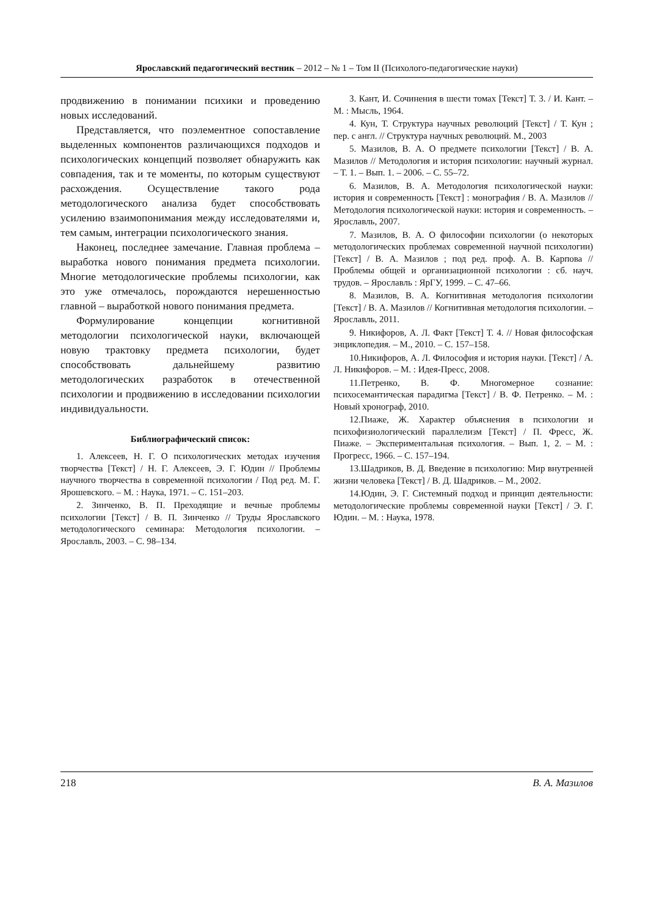Ярославский педагогический вестник – 2012 – № 1 – Том II (Психолого-педагогические науки)
продвижению в понимании психики и проведению новых исследований.
Представляется, что поэлементное сопоставление выделенных компонентов различающихся подходов и психологических концепций позволяет обнаружить как совпадения, так и те моменты, по которым существуют расхождения. Осуществление такого рода методологического анализа будет способствовать усилению взаимопонимания между исследователями и, тем самым, интеграции психологического знания.
Наконец, последнее замечание. Главная проблема – выработка нового понимания предмета психологии. Многие методологические проблемы психологии, как это уже отмечалось, порождаются нерешенностью главной – выработкой нового понимания предмета.
Формулирование концепции когнитивной методологии психологической науки, включающей новую трактовку предмета психологии, будет способствовать дальнейшему развитию методологических разработок в отечественной психологии и продвижению в исследовании психологии индивидуальности.
Библиографический список:
1. Алексеев, Н. Г. О психологических методах изучения творчества [Текст] / Н. Г. Алексеев, Э. Г. Юдин // Проблемы научного творчества в современной психологии / Под ред. М. Г. Ярошевского. – М. : Наука, 1971. – С. 151–203.
2. Зинченко, В. П. Преходящие и вечные проблемы психологии [Текст] / В. П. Зинченко // Труды Ярославского методологического семинара: Методология психологии. – Ярославль, 2003. – С. 98–134.
3. Кант, И. Сочинения в шести томах [Текст] Т. 3. / И. Кант. – М. : Мысль, 1964.
4. Кун, Т. Структура научных революций [Текст] / Т. Кун ; пер. с англ. // Структура научных революций. М., 2003
5. Мазилов, В. А. О предмете психологии [Текст] / В. А. Мазилов // Методология и история психологии: научный журнал. – Т. 1. – Вып. 1. – 2006. – С. 55–72.
6. Мазилов, В. А. Методология психологической науки: история и современность [Текст] : монография / В. А. Мазилов // Методология психологической науки: история и современность. – Ярославль, 2007.
7. Мазилов, В. А. О философии психологии (о некоторых методологических проблемах современной научной психологии) [Текст] / В. А. Мазилов ; под ред. проф. А. В. Карпова // Проблемы общей и организационной психологии : сб. науч. трудов. – Ярославль : ЯрГУ, 1999. – С. 47–66.
8. Мазилов, В. А. Когнитивная методология психологии [Текст] / В. А. Мазилов // Когнитивная методология психологии. – Ярославль, 2011.
9. Никифоров, А. Л. Факт [Текст] Т. 4. // Новая философская энциклопедия. – М., 2010. – С. 157–158.
10.Никифоров, А. Л. Философия и история науки. [Текст] / А. Л. Никифоров. – М. : Идея-Пресс, 2008.
11.Петренко, В. Ф. Многомерное сознание: психосемантическая парадигма [Текст] / В. Ф. Петренко. – М. : Новый хронограф, 2010.
12.Пиаже, Ж. Характер объяснения в психологии и психофизиологический параллелизм [Текст] / П. Фресс, Ж. Пиаже. – Экспериментальная психология. – Вып. 1, 2. – М. : Прогресс, 1966. – С. 157–194.
13.Шадриков, В. Д. Введение в психологию: Мир внутренней жизни человека [Текст] / В. Д. Шадриков. – М., 2002.
14.Юдин, Э. Г. Системный подход и принцип деятельности: методологические проблемы современной науки [Текст] / Э. Г. Юдин. – М. : Наука, 1978.
218 В. А. Мазилов